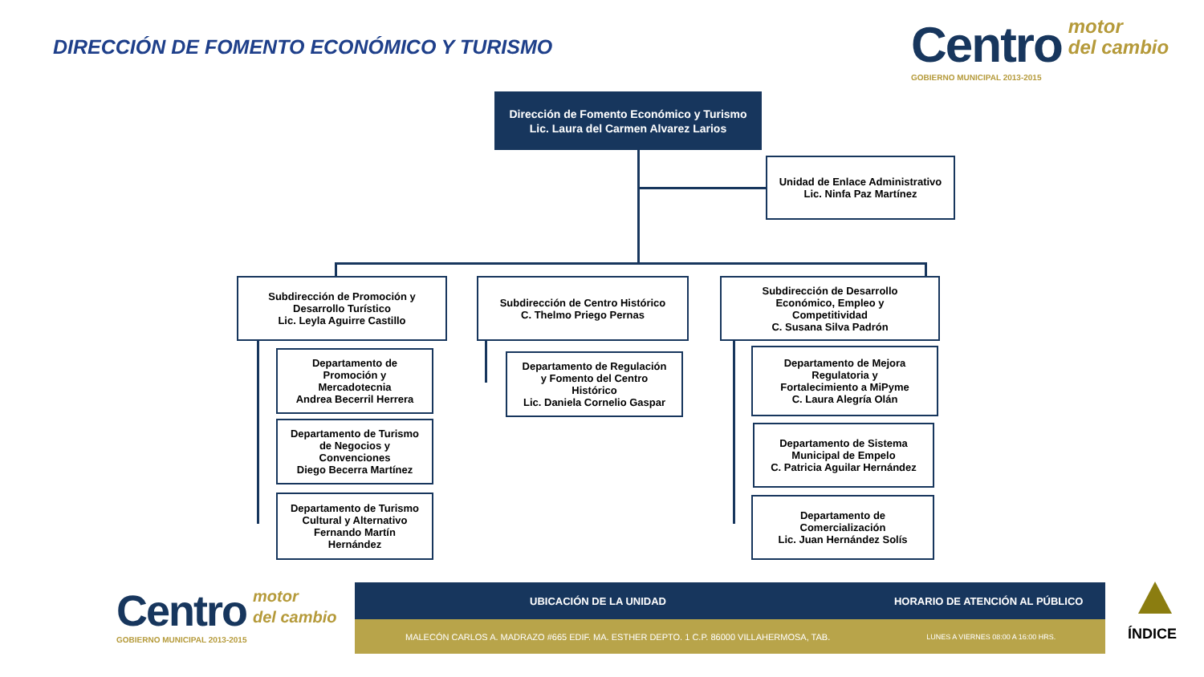DIRECCIÓN DE FOMENTO ECONÓMICO Y TURISMO
Centro motor
del cambio
GOBIERNO MUNICIPAL 2013-2015
Dirección de Fomento Económico y Turismo
Lic. Laura del Carmen Alvarez Larios
Unidad de Enlace Administrativo
Lic. Ninfa Paz Martínez
Subdirección de Promoción y
Desarrollo Turístico
Lic. Leyla Aguirre Castillo
Subdirección de Centro Histórico
C. Thelmo Priego Pernas
Subdirección de Desarrollo
Económico, Empleo y
Competitividad
C. Susana Silva Padrón
Departamento de
Promoción y
Mercadotecnia
Andrea Becerril Herrera
Departamento de Turismo
de Negocios y
Convenciones
Diego Becerra Martínez
Departamento de Turismo
Cultural y Alternativo
Fernando Martín
Hernández
Departamento de Regulación
y Fomento del Centro
Histórico
Lic. Daniela Cornelio Gaspar
Departamento de Mejora
Regulatoria y
Fortalecimiento a MiPyme
C. Laura Alegría Olán
Departamento de Sistema
Municipal de Empelo
C. Patricia Aguilar Hernández
Departamento de
Comercialización
Lic. Juan Hernández Solís
Centro motor
del cambio
GOBIERNO MUNICIPAL 2013-2015
UBICACIÓN DE LA UNIDAD HORARIO DE ATENCIÓN AL PÚBLICO
MALECÓN CARLOS A. MADRAZO #665 EDIF. MA. ESTHER DEPTO. 1 C.P. 86000 VILLAHERMOSA, TAB. LUNES A VIERNES 08:00 A 16:00 HRS.
ÍNDICE